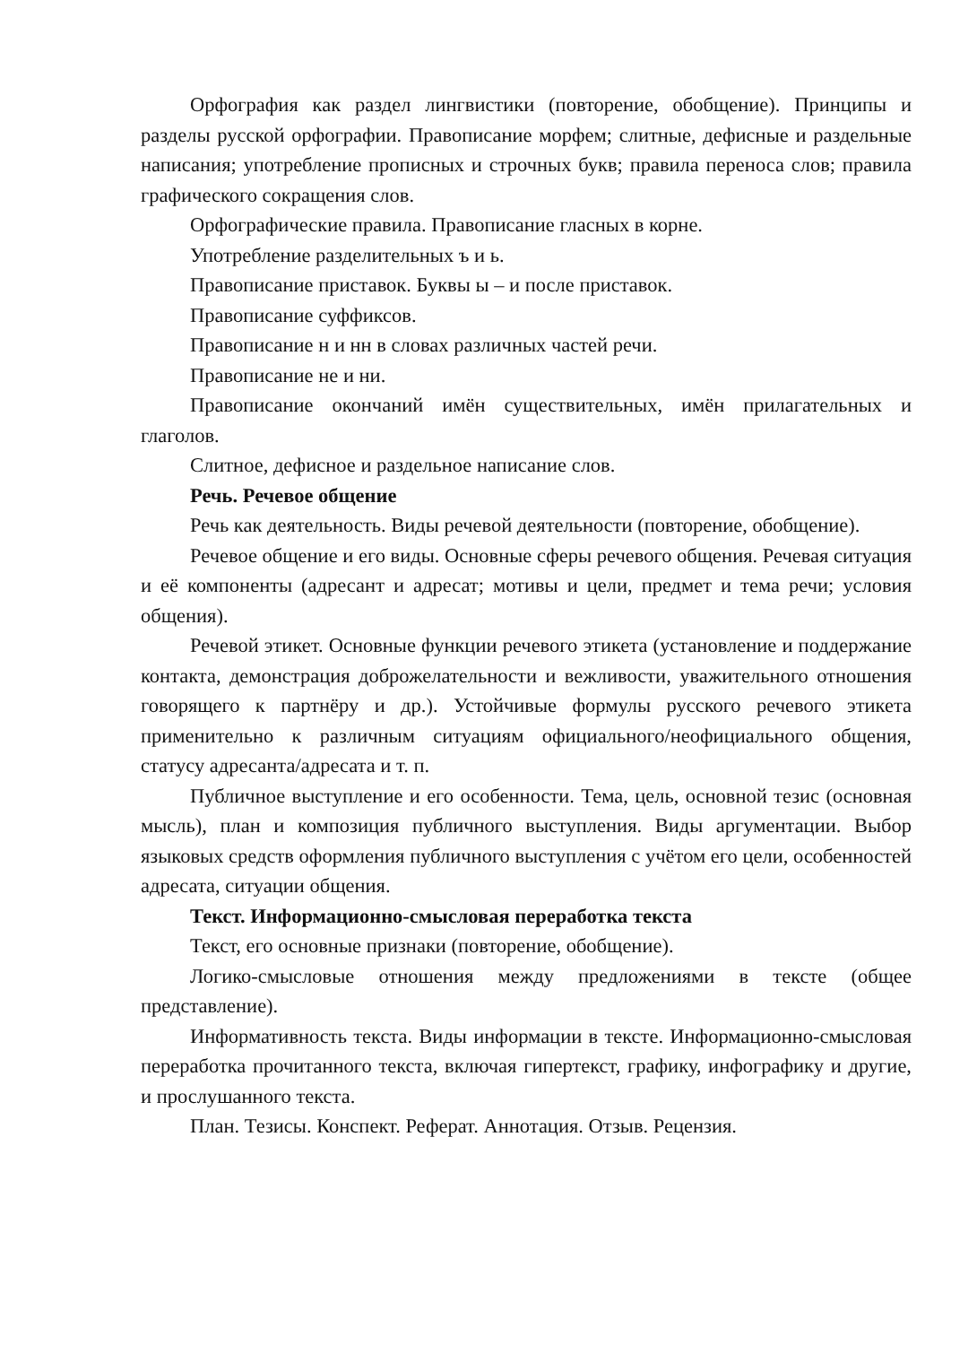Орфография как раздел лингвистики (повторение, обобщение). Принципы и разделы русской орфографии. Правописание морфем; слитные, дефисные и раздельные написания; употребление прописных и строчных букв; правила переноса слов; правила графического сокращения слов.
Орфографические правила. Правописание гласных в корне.
Употребление разделительных ъ и ь.
Правописание приставок. Буквы ы – и после приставок.
Правописание суффиксов.
Правописание н и нн в словах различных частей речи.
Правописание не и ни.
Правописание окончаний имён существительных, имён прилагательных и глаголов.
Слитное, дефисное и раздельное написание слов.
Речь. Речевое общение
Речь как деятельность. Виды речевой деятельности (повторение, обобщение).
Речевое общение и его виды. Основные сферы речевого общения. Речевая ситуация и её компоненты (адресант и адресат; мотивы и цели, предмет и тема речи; условия общения).
Речевой этикет. Основные функции речевого этикета (установление и поддержание контакта, демонстрация доброжелательности и вежливости, уважительного отношения говорящего к партнёру и др.). Устойчивые формулы русского речевого этикета применительно к различным ситуациям официального/неофициального общения, статусу адресанта/адресата и т. п.
Публичное выступление и его особенности. Тема, цель, основной тезис (основная мысль), план и композиция публичного выступления. Виды аргументации. Выбор языковых средств оформления публичного выступления с учётом его цели, особенностей адресата, ситуации общения.
Текст. Информационно-смысловая переработка текста
Текст, его основные признаки (повторение, обобщение).
Логико-смысловые отношения между предложениями в тексте (общее представление).
Информативность текста. Виды информации в тексте. Информационно-смысловая переработка прочитанного текста, включая гипертекст, графику, инфографику и другие, и прослушанного текста.
План. Тезисы. Конспект. Реферат. Аннотация. Отзыв. Рецензия.